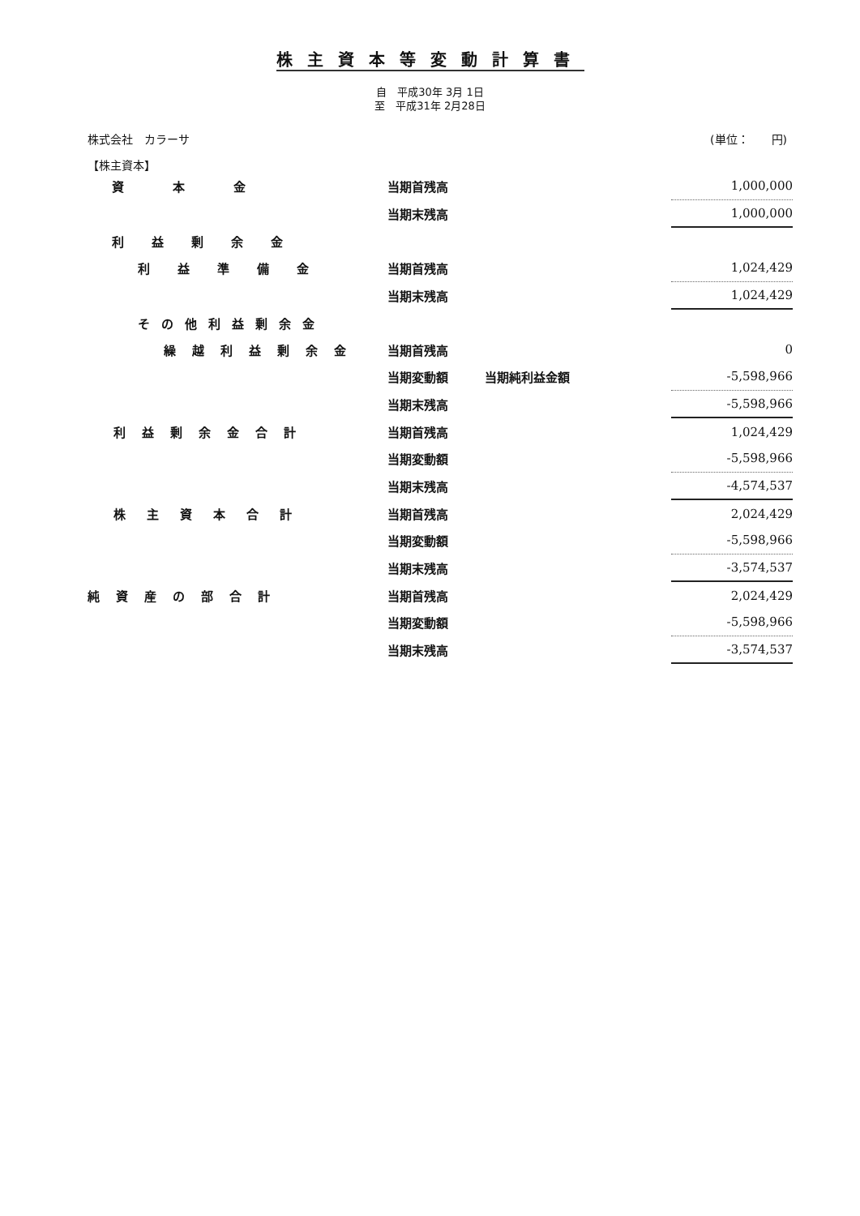株主資本等変動計算書
自　平成30年 3月 1日
至　平成31年 2月28日
株式会社　カラーサ (単位：　　円)
【株主資本】
| 資本金 | 当期首残高 | | 1,000,000 |
| | 当期末残高 | | 1,000,000 |
| 利益剰余金 | | | |
| 利益準備金 | 当期首残高 | | 1,024,429 |
| | 当期末残高 | | 1,024,429 |
| その他利益剰余金 | | | |
| 繰越利益剰余金 | 当期首残高 | | 0 |
| | 当期変動額 | 当期純利益金額 | -5,598,966 |
| | 当期末残高 | | -5,598,966 |
| 利益剰余金合計 | 当期首残高 | | 1,024,429 |
| | 当期変動額 | | -5,598,966 |
| | 当期末残高 | | -4,574,537 |
| 株主資本合計 | 当期首残高 | | 2,024,429 |
| | 当期変動額 | | -5,598,966 |
| | 当期末残高 | | -3,574,537 |
| 純資産の部合計 | 当期首残高 | | 2,024,429 |
| | 当期変動額 | | -5,598,966 |
| | 当期末残高 | | -3,574,537 |